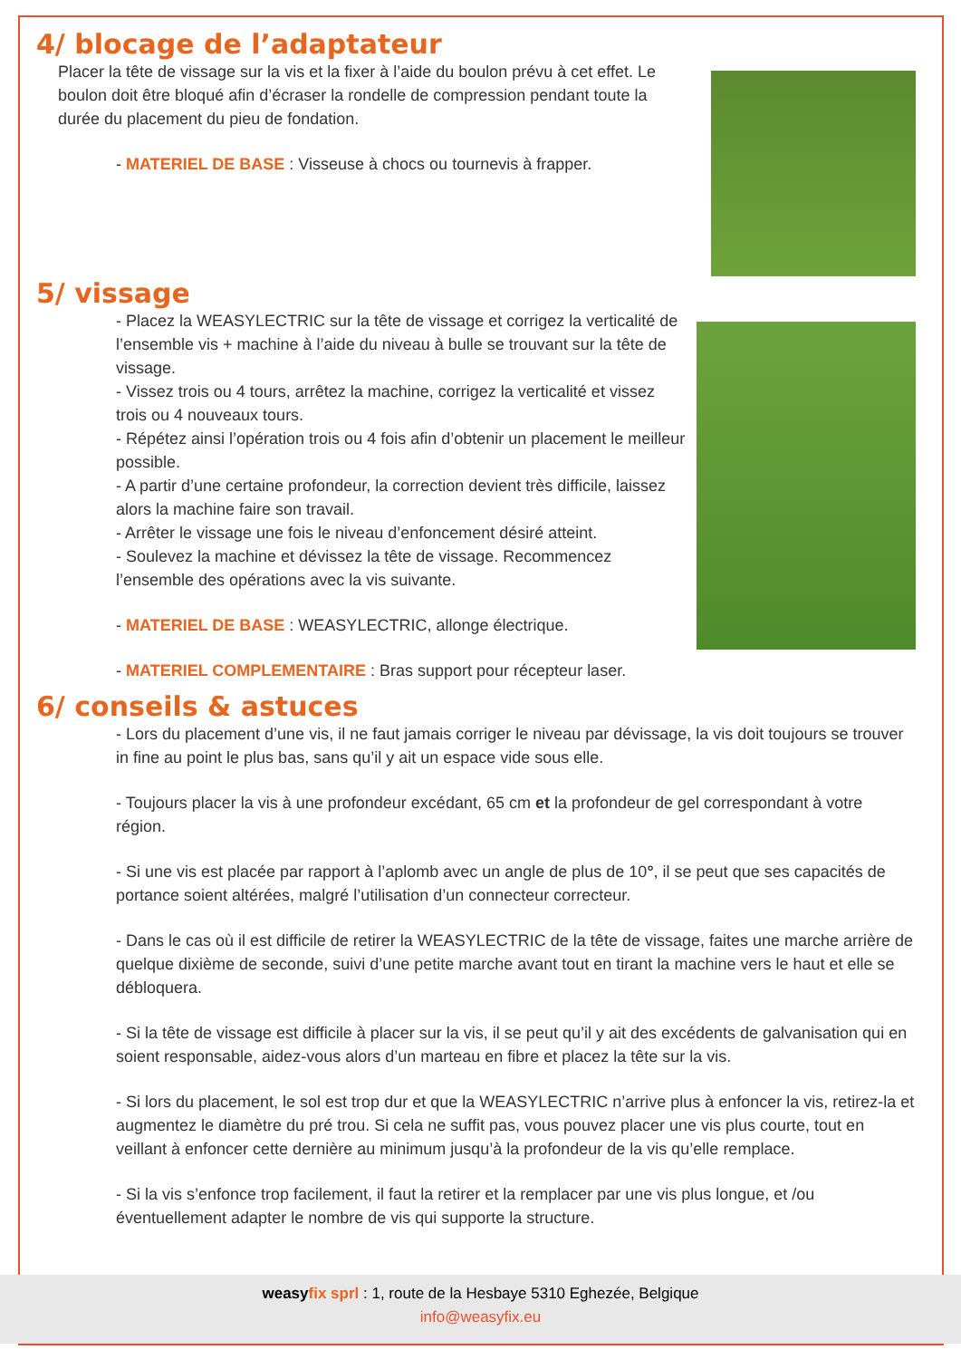4/ blocage de l’adaptateur
Placer la tête de vissage sur la vis et la fixer à l’aide du boulon prévu à cet effet. Le boulon doit être bloqué afin d’écraser la rondelle de compression pendant toute la durée du placement du pieu de fondation.
- MATERIEL DE BASE : Visseuse à chocs ou tournevis à frapper.
5/ vissage
- Placez la WEASYLECTRIC sur la tête de vissage et corrigez la verticalité de l’ensemble vis + machine à l’aide du niveau à bulle se trouvant sur la tête de vissage.
- Vissez trois ou 4 tours, arrêtez la machine, corrigez la verticalité et vissez trois ou 4 nouveaux tours.
- Répétez ainsi l’opération trois ou 4 fois afin d’obtenir un placement le meilleur possible.
- A partir d’une certaine profondeur, la correction devient très difficile, laissez alors la machine faire son travail.
- Arrêter le vissage une fois le niveau d’enfoncement désiré atteint.
- Soulevez la machine et dévissez la tête de vissage. Recommencez l’ensemble des opérations avec la vis suivante.
- MATERIEL DE BASE : WEASYLECTRIC, allonge électrique.
- MATERIEL COMPLEMENTAIRE : Bras support pour récepteur laser.
6/ conseils & astuces
- Lors du placement d’une vis, il ne faut jamais corriger le niveau par dévissage, la vis doit toujours se trouver in fine au point le plus bas, sans qu’il y ait un espace vide sous elle.
- Toujours placer la vis à une profondeur excédant, 65 cm et la profondeur de gel correspondant à votre région.
- Si une vis est placée par rapport à l’aplomb avec un angle de plus de 10°, il se peut que ses capacités de portance soient altérées, malgré l’utilisation d’un connecteur correcteur.
- Dans le cas où il est difficile de retirer la WEASYLECTRIC de la tête de vissage, faites une marche arrière de quelque dixième de seconde, suivi d’une petite marche avant tout en tirant la machine vers le haut et elle se débloquera.
- Si la tête de vissage est difficile à placer sur la vis, il se peut qu’il y ait des excédents de galvanisation qui en soient responsable, aidez-vous alors d’un marteau en fibre et placez la tête sur la vis.
- Si lors du placement, le sol est trop dur et que la WEASYLECTRIC n’arrive plus à enfoncer la vis, retirez-la et augmentez le diamètre du pré trou. Si cela ne suffit pas, vous pouvez placer une vis plus courte, tout en veillant à enfoncer cette dernière au minimum jusqu’à la profondeur de la vis qu’elle remplace.
- Si la vis s’enfonce trop facilement, il faut la retirer et la remplacer par une vis plus longue, et /ou éventuellement adapter le nombre de vis qui supporte la structure.
weasy fix sprl : 1, route de la Hesbaye 5310 Eghezée, Belgique
info@weasyfix.eu